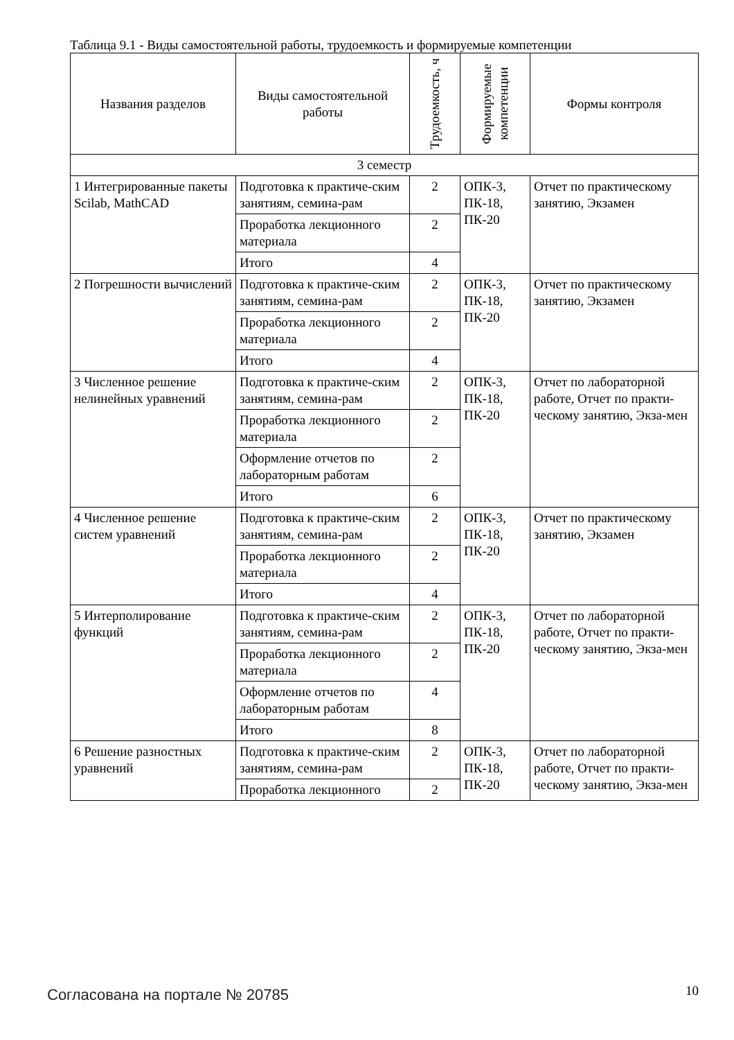Таблица 9.1 - Виды самостоятельной работы, трудоемкость и формируемые компетенции
| Названия разделов | Виды самостоятельной работы | Трудоемкость, ч | Формируемые компетенции | Формы контроля |
| --- | --- | --- | --- | --- |
| 3 семестр | | | | |
| 1 Интегрированные пакеты Scilab, MathCAD | Подготовка к практиче-ским занятиям, семина-рам | 2 | ОПК-3, ПК-18, ПК-20 | Отчет по практическому занятию, Экзамен |
| | Проработка лекционного материала | 2 | | |
| | Итого | 4 | | |
| 2 Погрешности вычислений | Подготовка к практиче-ским занятиям, семина-рам | 2 | ОПК-3, ПК-18, ПК-20 | Отчет по практическому занятию, Экзамен |
| | Проработка лекционного материала | 2 | | |
| | Итого | 4 | | |
| 3 Численное решение нелинейных уравнений | Подготовка к практиче-ским занятиям, семина-рам | 2 | ОПК-3, ПК-18, ПК-20 | Отчет по лабораторной работе, Отчет по практи-ческому занятию, Экза-мен |
| | Проработка лекционного материала | 2 | | |
| | Оформление отчетов по лабораторным работам | 2 | | |
| | Итого | 6 | | |
| 4 Численное решение систем уравнений | Подготовка к практиче-ским занятиям, семина-рам | 2 | ОПК-3, ПК-18, ПК-20 | Отчет по практическому занятию, Экзамен |
| | Проработка лекционного материала | 2 | | |
| | Итого | 4 | | |
| 5 Интерполирование функций | Подготовка к практиче-ским занятиям, семина-рам | 2 | ОПК-3, ПК-18, ПК-20 | Отчет по лабораторной работе, Отчет по практи-ческому занятию, Экза-мен |
| | Проработка лекционного материала | 2 | | |
| | Оформление отчетов по лабораторным работам | 4 | | |
| | Итого | 8 | | |
| 6 Решение разностных уравнений | Подготовка к практиче-ским занятиям, семина-рам | 2 | ОПК-3, ПК-18, ПК-20 | Отчет по лабораторной работе, Отчет по практи-ческому занятию, Экза-мен |
| | Проработка лекционного | 2 | | |
Согласована на портале № 20785 10